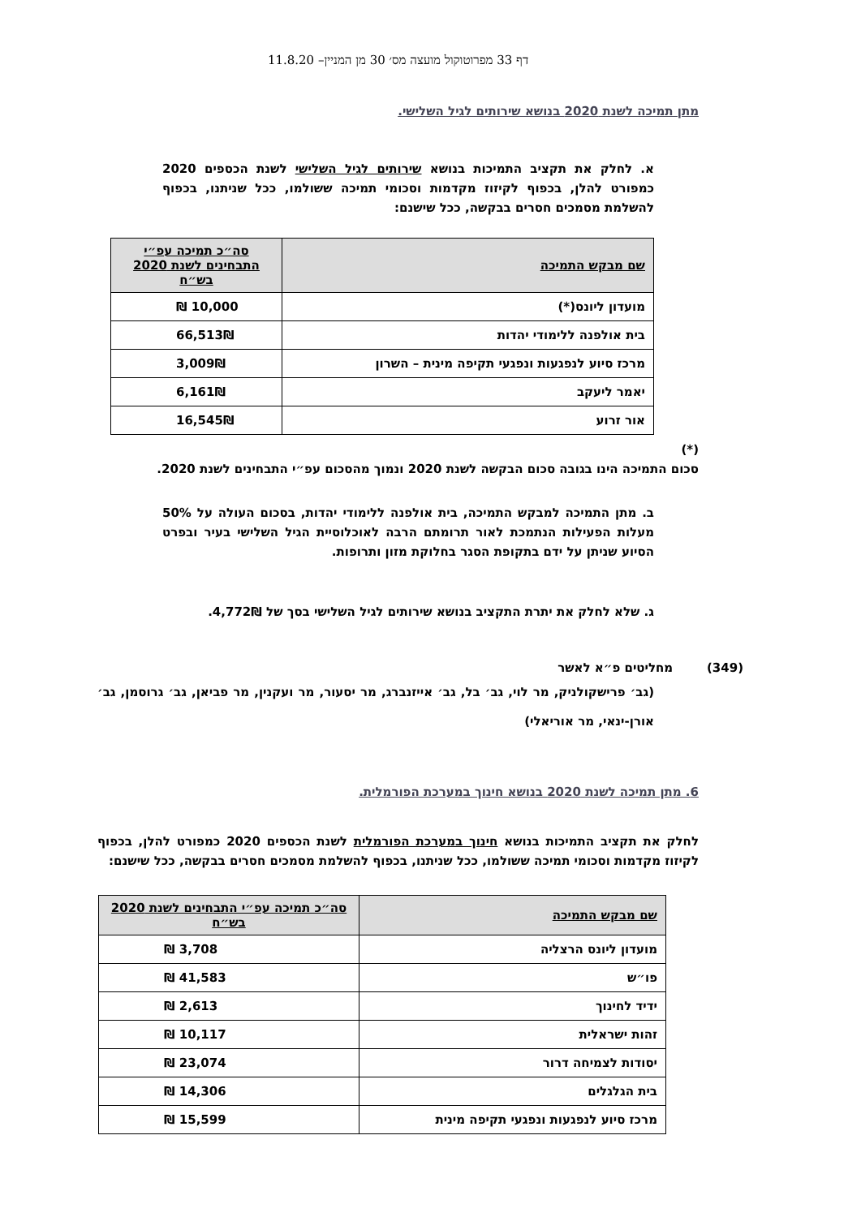דף 33 מפרוטוקול מועצה מס׳ 30 מן המניין– 11.8.20
מתן תמיכה לשנת 2020 בנושא שירותים לגיל השלישי.
א. לחלק את תקציב התמיכות בנושא שירותים לגיל השלישי לשנת הכספים 2020 כמפורט להלן, בכפוף לקיזוז מקדמות וסכומי תמיכה ששולמו, ככל שניתנו, בכפוף להשלמת מסמכים חסרים בבקשה, ככל שישנם:
| שם מבקש התמיכה | סה״כ תמיכה עפ״י התבחינים לשנת 2020 בש״ח |
| --- | --- |
| מועדון ליונס(*) | 10,000 ₪ |
| בית אולפנה ללימודי יהדות | 66,513₪ |
| מרכז סיוע לנפגעות ונפגעי תקיפה מינית – השרון | 3,009₪ |
| יאמר ליעקב | 6,161₪ |
| אור זרוע | 16,545₪ |
(*)
סכום התמיכה הינו בגובה סכום הבקשה לשנת 2020 ונמוך מהסכום עפ״י התבחינים לשנת 2020.
ב. מתן התמיכה למבקש התמיכה, בית אולפנה ללימודי יהדות, בסכום העולה על 50% מעלות הפעילות הנתמכת לאור תרומתם הרבה לאוכלוסיית הגיל השלישי בעיר ובפרט הסיוע שניתן על ידם בתקופת הסגר בחלוקת מזון ותרופות.
ג. שלא לחלק את יתרת התקציב בנושא שירותים לגיל השלישי בסך של 4,772₪.
(349) מחליטים פ״א לאשר
(גב׳ פרישקולניק, מר לוי, גב׳ בל, גב׳ אייזנברג, מר יסעור, מר ועקנין, מר פביאן, גב׳ גרוסמן, גב׳ אורן-ינאי, מר אוריאלי)
6. מתן תמיכה לשנת 2020 בנושא חינוך במערכת הפורמלית.
לחלק את תקציב התמיכות בנושא חינוך במערכת הפורמלית לשנת הכספים 2020 כמפורט להלן, בכפוף לקיזוז מקדמות וסכומי תמיכה ששולמו, ככל שניתנו, בכפוף להשלמת מסמכים חסרים בבקשה, ככל שישנם:
| שם מבקש התמיכה | סה״כ תמיכה עפ״י התבחינים לשנת 2020 בש״ח |
| --- | --- |
| מועדון ליונס הרצליה | 3,708 ₪ |
| פו״ש | 41,583 ₪ |
| ידיד לחינוך | 2,613 ₪ |
| זהות ישראלית | 10,117 ₪ |
| יסודות לצמיחה דרור | 23,074 ₪ |
| בית הגלגלים | 14,306 ₪ |
| מרכז סיוע לנפגעות ונפגעי תקיפה מינית | 15,599 ₪ |